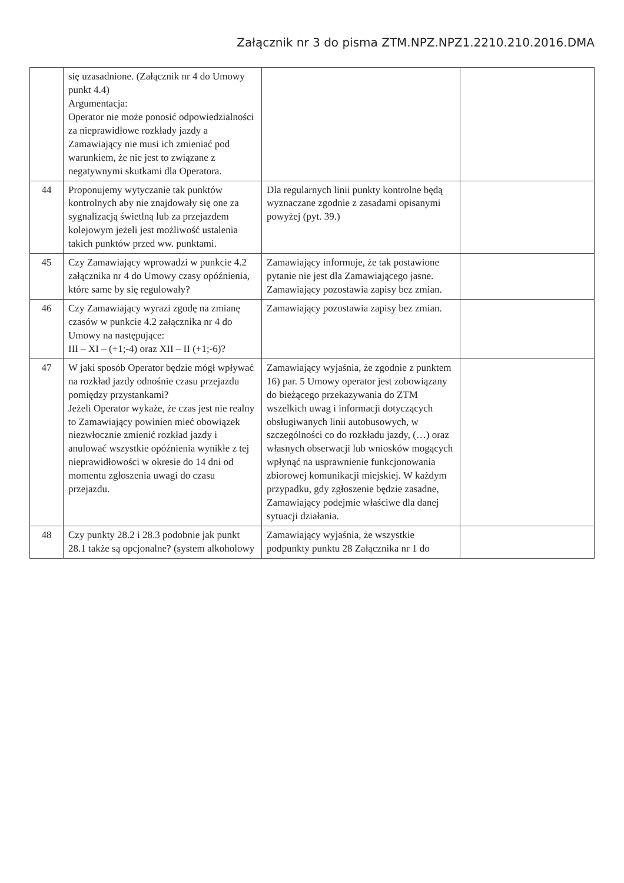Załącznik nr 3 do pisma ZTM.NPZ.NPZ1.2210.210.2016.DMA
| | się uzasadnione. (Załącznik nr 4 do Umowy punkt 4.4) Argumentacja: Operator nie może ponosić odpowiedzialności za nieprawidłowe rozkłady jazdy a Zamawiający nie musi ich zmieniać pod warunkiem, że nie jest to związane z negatywnymi skutkami dla Operatora. | | |
| 44 | Proponujemy wytyczanie tak punktów kontrolnych aby nie znajdowały się one za sygnalizacją świetlną lub za przejazdem kolejowym jeżeli jest możliwość ustalenia takich punktów przed ww. punktami. | Dla regularnych linii punkty kontrolne będą wyznaczane zgodnie z zasadami opisanymi powyżej (pyt. 39.) | |
| 45 | Czy Zamawiający wprowadzi w punkcie 4.2 załącznika nr 4 do Umowy czasy opóźnienia, które same by się regulowały? | Zamawiający informuje, że tak postawione pytanie nie jest dla Zamawiającego jasne. Zamawiający pozostawia zapisy bez zmian. | |
| 46 | Czy Zamawiający wyrazi zgodę na zmianę czasów w punkcie 4.2 załącznika nr 4 do Umowy na następujące: III – XI – (+1;-4) oraz XII – II (+1;-6)? | Zamawiający pozostawia zapisy bez zmian. | |
| 47 | W jaki sposób Operator będzie mógł wpływać na rozkład jazdy odnośnie czasu przejazdu pomiędzy przystankami? Jeżeli Operator wykaże, że czas jest nie realny to Zamawiający powinien mieć obowiązek niezwłocznie zmienić rozkład jazdy i anulować wszystkie opóźnienia wynikłe z tej nieprawidłowości w okresie do 14 dni od momentu zgłoszenia uwagi do czasu przejazdu. | Zamawiający wyjaśnia, że zgodnie z punktem 16) par. 5 Umowy operator jest zobowiązany do bieżącego przekazywania do ZTM wszelkich uwag i informacji dotyczących obsługiwanych linii autobusowych, w szczególności co do rozkładu jazdy, (…) oraz własnych obserwacji lub wniosków mogących wpłynąć na usprawnienie funkcjonowania zbiorowej komunikacji miejskiej. W każdym przypadku, gdy zgłoszenie będzie zasadne, Zamawiający podejmie właściwe dla danej sytuacji działania. | |
| 48 | Czy punkty 28.2 i 28.3 podobnie jak punkt 28.1 także są opcjonalne? (system alkoholowy | Zamawiający wyjaśnia, że wszystkie podpunkty punktu 28 Załącznika nr 1 do | |